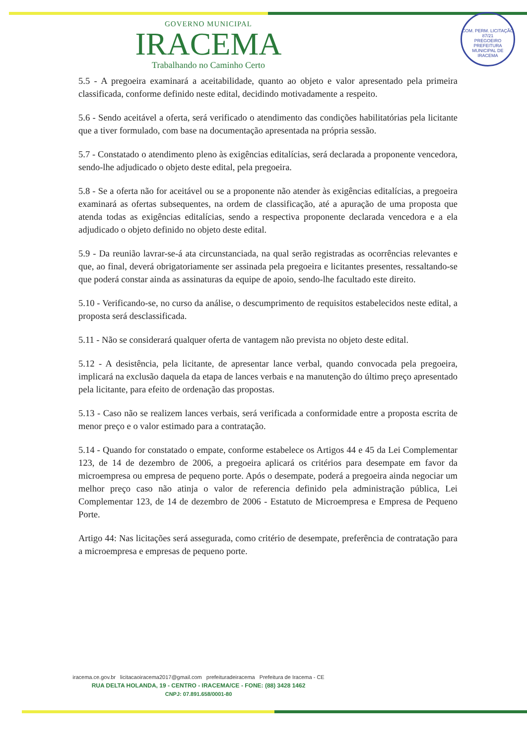COM. PERM. LICITAÇÃO
87/21
PREGOEIRO
PREFEITURA MUNICIPAL DE IRACEMA
GOVERNO MUNICIPAL
IRACEMA
Trabalhando no Caminho Certo
5.5 - A pregoeira examinará a aceitabilidade, quanto ao objeto e valor apresentado pela primeira classificada, conforme definido neste edital, decidindo motivadamente a respeito.
5.6 - Sendo aceitável a oferta, será verificado o atendimento das condições habilitatórias pela licitante que a tiver formulado, com base na documentação apresentada na própria sessão.
5.7 - Constatado o atendimento pleno às exigências editalícias, será declarada a proponente vencedora, sendo-lhe adjudicado o objeto deste edital, pela pregoeira.
5.8 - Se a oferta não for aceitável ou se a proponente não atender às exigências editalícias, a pregoeira examinará as ofertas subsequentes, na ordem de classificação, até a apuração de uma proposta que atenda todas as exigências editalícias, sendo a respectiva proponente declarada vencedora e a ela adjudicado o objeto definido no objeto deste edital.
5.9 - Da reunião lavrar-se-á ata circunstanciada, na qual serão registradas as ocorrências relevantes e que, ao final, deverá obrigatoriamente ser assinada pela pregoeira e licitantes presentes, ressaltando-se que poderá constar ainda as assinaturas da equipe de apoio, sendo-lhe facultado este direito.
5.10 - Verificando-se, no curso da análise, o descumprimento de requisitos estabelecidos neste edital, a proposta será desclassificada.
5.11 - Não se considerará qualquer oferta de vantagem não prevista no objeto deste edital.
5.12 - A desistência, pela licitante, de apresentar lance verbal, quando convocada pela pregoeira, implicará na exclusão daquela da etapa de lances verbais e na manutenção do último preço apresentado pela licitante, para efeito de ordenação das propostas.
5.13 - Caso não se realizem lances verbais, será verificada a conformidade entre a proposta escrita de menor preço e o valor estimado para a contratação.
5.14 - Quando for constatado o empate, conforme estabelece os Artigos 44 e 45 da Lei Complementar 123, de 14 de dezembro de 2006, a pregoeira aplicará os critérios para desempate em favor da microempresa ou empresa de pequeno porte. Após o desempate, poderá a pregoeira ainda negociar um melhor preço caso não atinja o valor de referencia definido pela administração pública, Lei Complementar 123, de 14 de dezembro de 2006 - Estatuto de Microempresa e Empresa de Pequeno Porte.
Artigo 44: Nas licitações será assegurada, como critério de desempate, preferência de contratação para a microempresa e empresas de pequeno porte.
iracema.ce.gov.br licitacaoiracema2017@gmail.com prefeituradeiracema Prefeitura de Iracema - CE
RUA DELTA HOLANDA, 19 - CENTRO - IRACEMA/CE - FONE: (88) 3428 1462
CNPJ: 07.891.658/0001-80